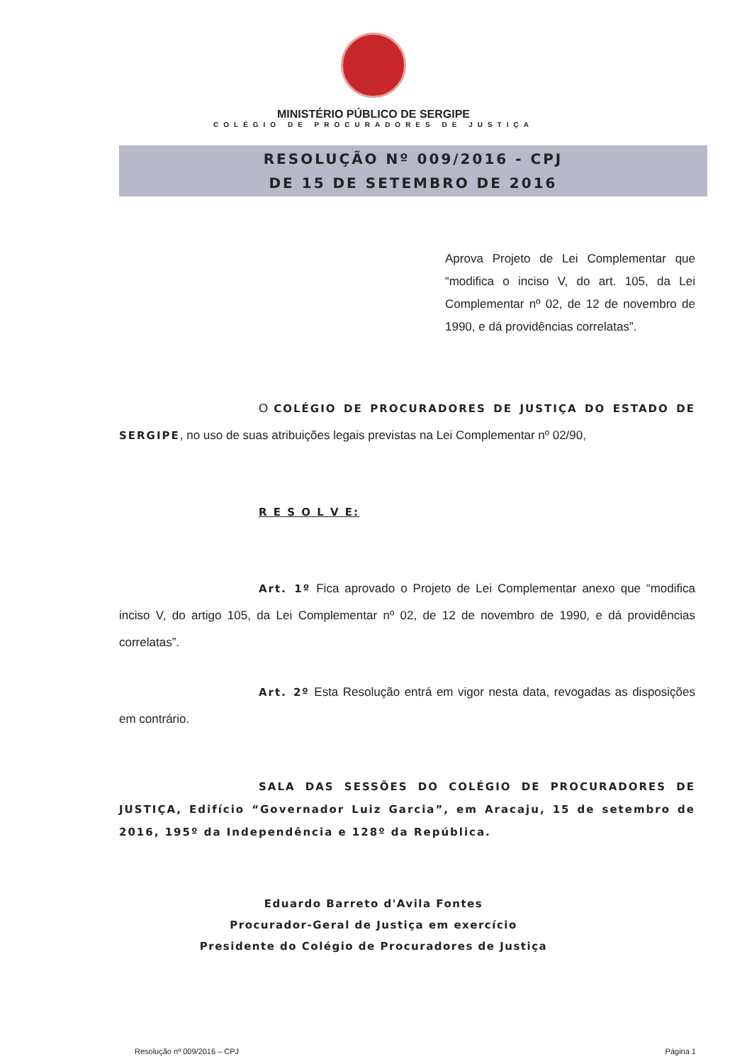MINISTÉRIO PÚBLICO DE SERGIPE
COLÉGIO DE PROCURADORES DE JUSTIÇA
RESOLUÇÃO Nº 009/2016 - CPJ
DE 15 DE SETEMBRO DE 2016
Aprova Projeto de Lei Complementar que “modifica o inciso V, do art. 105, da Lei Complementar nº 02, de 12 de novembro de 1990, e dá providências correlatas”.
O COLÉGIO DE PROCURADORES DE JUSTIÇA DO ESTADO DE SERGIPE, no uso de suas atribuições legais previstas na Lei Complementar nº 02/90,
R E S O L V E:
Art. 1º Fica aprovado o Projeto de Lei Complementar anexo que “modifica inciso V, do artigo 105, da Lei Complementar nº 02, de 12 de novembro de 1990, e dá providências correlatas”.
Art. 2º Esta Resolução entrá em vigor nesta data, revogadas as disposições em contrário.
SALA DAS SESSÕES DO COLÉGIO DE PROCURADORES DE JUSTIÇA, Edifício “Governador Luiz Garcia”, em Aracaju, 15 de setembro de 2016, 195º da Independência e 128º da República.
Eduardo Barreto d'Avila Fontes
Procurador-Geral de Justiça em exercício
Presidente do Colégio de Procuradores de Justiça
Resolução nº 009/2016 – CPJ Página 1